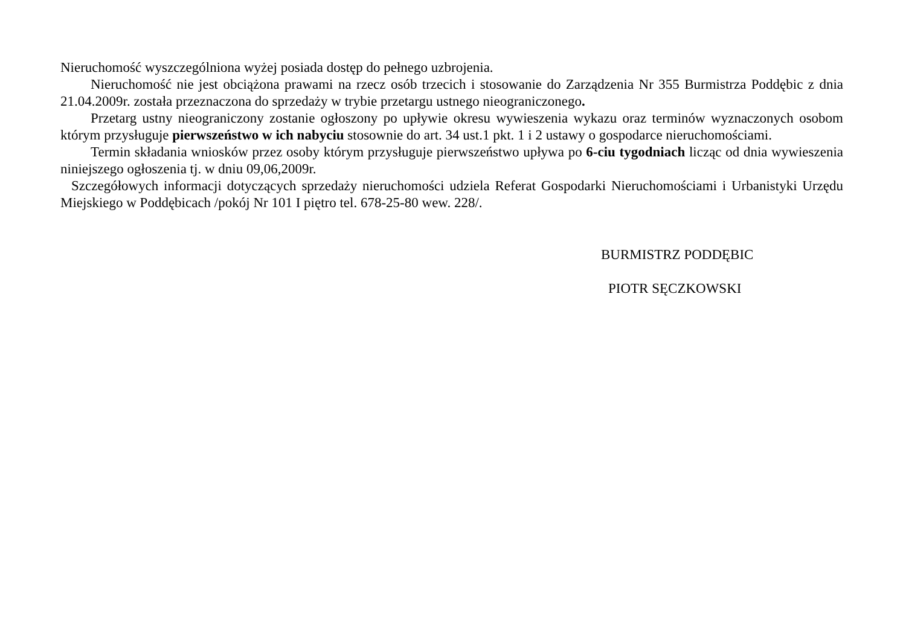Nieruchomość wyszczególniona wyżej posiada dostęp do pełnego uzbrojenia.
Nieruchomość nie jest obciążona prawami na rzecz osób trzecich i stosowanie do Zarządzenia Nr 355 Burmistrza Poddębic z dnia 21.04.2009r. została przeznaczona do sprzedaży w trybie przetargu ustnego nieograniczonego.
Przetarg ustny nieograniczony zostanie ogłoszony po upływie okresu wywieszenia wykazu oraz terminów wyznaczonych osobom którym przysługuje pierwszeństwo w ich nabyciu stosownie do art. 34 ust.1 pkt. 1 i 2 ustawy o gospodarce nieruchomościami.
Termin składania wniosków przez osoby którym przysługuje pierwszeństwo upływa po 6-ciu tygodniach licząc od dnia wywieszenia niniejszego ogłoszenia tj. w dniu 09,06,2009r.
Szczegółowych informacji dotyczących sprzedaży nieruchomości udziela Referat Gospodarki Nieruchomościami i Urbanistyki Urzędu Miejskiego w Poddębicach /pokój Nr 101 I piętro tel. 678-25-80 wew. 228/.
BURMISTRZ PODDĘBIC
PIOTR SĘCZKOWSKI